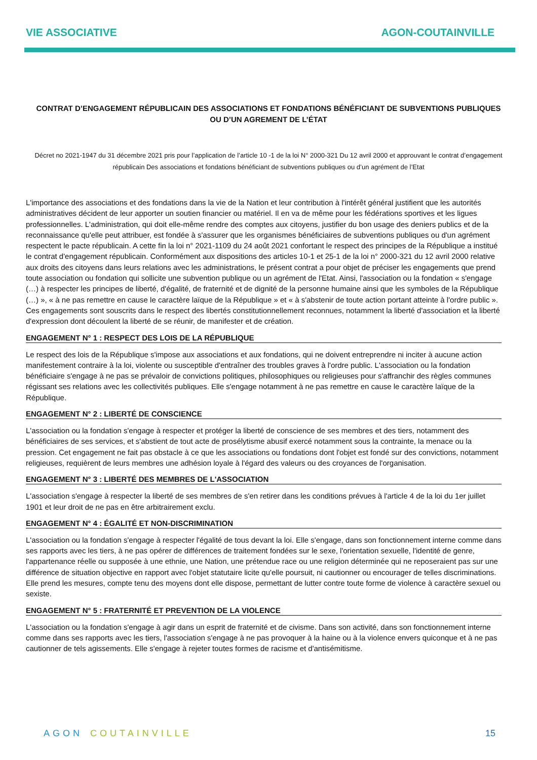VIE ASSOCIATIVE AGON-COUTAINVILLE
CONTRAT D’ENGAGEMENT RÉPUBLICAIN DES ASSOCIATIONS ET FONDATIONS BÉNÉFICIANT DE SUBVENTIONS PUBLIQUES OU D’UN AGREMENT DE L’ÉTAT
Décret no 2021-1947 du 31 décembre 2021 pris pour l’application de l’article 10 -1 de la loi N° 2000-321 Du 12 avril 2000 et approuvant le contrat d’engagement républicain Des associations et fondations bénéficiant de subventions publiques ou d’un agrément de l’Etat
L'importance des associations et des fondations dans la vie de la Nation et leur contribution à l'intérêt général justifient que les autorités administratives décident de leur apporter un soutien financier ou matériel. Il en va de même pour les fédérations sportives et les ligues professionnelles. L'administration, qui doit elle-même rendre des comptes aux citoyens, justifier du bon usage des deniers publics et de la reconnaissance qu'elle peut attribuer, est fondée à s'assurer que les organismes bénéficiaires de subventions publiques ou d'un agrément respectent le pacte républicain. A cette fin la loi n° 2021-1109 du 24 août 2021 confortant le respect des principes de la République a institué le contrat d'engagement républicain. Conformément aux dispositions des articles 10-1 et 25-1 de la loi n° 2000-321 du 12 avril 2000 relative aux droits des citoyens dans leurs relations avec les administrations, le présent contrat a pour objet de préciser les engagements que prend toute association ou fondation qui sollicite une subvention publique ou un agrément de l'Etat. Ainsi, l'association ou la fondation « s'engage (…) à respecter les principes de liberté, d'égalité, de fraternité et de dignité de la personne humaine ainsi que les symboles de la République (…) », « à ne pas remettre en cause le caractère laïque de la République » et « à s'abstenir de toute action portant atteinte à l'ordre public ». Ces engagements sont souscrits dans le respect des libertés constitutionnellement reconnues, notamment la liberté d'association et la liberté d'expression dont découlent la liberté de se réunir, de manifester et de création.
ENGAGEMENT N° 1 : RESPECT DES LOIS DE LA RÉPUBLIQUE
Le respect des lois de la République s'impose aux associations et aux fondations, qui ne doivent entreprendre ni inciter à aucune action manifestement contraire à la loi, violente ou susceptible d'entraîner des troubles graves à l'ordre public. L'association ou la fondation bénéficiaire s'engage à ne pas se prévaloir de convictions politiques, philosophiques ou religieuses pour s'affranchir des règles communes régissant ses relations avec les collectivités publiques. Elle s'engage notamment à ne pas remettre en cause le caractère laïque de la République.
ENGAGEMENT N° 2 : LIBERTÉ DE CONSCIENCE
L'association ou la fondation s'engage à respecter et protéger la liberté de conscience de ses membres et des tiers, notamment des bénéficiaires de ses services, et s'abstient de tout acte de prosélytisme abusif exercé notamment sous la contrainte, la menace ou la pression. Cet engagement ne fait pas obstacle à ce que les associations ou fondations dont l'objet est fondé sur des convictions, notamment religieuses, requièrent de leurs membres une adhésion loyale à l'égard des valeurs ou des croyances de l'organisation.
ENGAGEMENT N° 3 : LIBERTÉ DES MEMBRES DE L'ASSOCIATION
L'association s'engage à respecter la liberté de ses membres de s'en retirer dans les conditions prévues à l'article 4 de la loi du 1er juillet 1901 et leur droit de ne pas en être arbitrairement exclu.
ENGAGEMENT N° 4 : ÉGALITÉ ET NON-DISCRIMINATION
L'association ou la fondation s'engage à respecter l'égalité de tous devant la loi. Elle s'engage, dans son fonctionnement interne comme dans ses rapports avec les tiers, à ne pas opérer de différences de traitement fondées sur le sexe, l'orientation sexuelle, l'identité de genre, l'appartenance réelle ou supposée à une ethnie, une Nation, une prétendue race ou une religion déterminée qui ne reposeraient pas sur une différence de situation objective en rapport avec l'objet statutaire licite qu'elle poursuit, ni cautionner ou encourager de telles discriminations. Elle prend les mesures, compte tenu des moyens dont elle dispose, permettant de lutter contre toute forme de violence à caractère sexuel ou sexiste.
ENGAGEMENT N° 5 : FRATERNITÉ ET PREVENTION DE LA VIOLENCE
L'association ou la fondation s'engage à agir dans un esprit de fraternité et de civisme. Dans son activité, dans son fonctionnement interne comme dans ses rapports avec les tiers, l'association s'engage à ne pas provoquer à la haine ou à la violence envers quiconque et à ne pas cautionner de tels agissements. Elle s'engage à rejeter toutes formes de racisme et d'antisémitisme.
AGON COUTAINVILLE 15